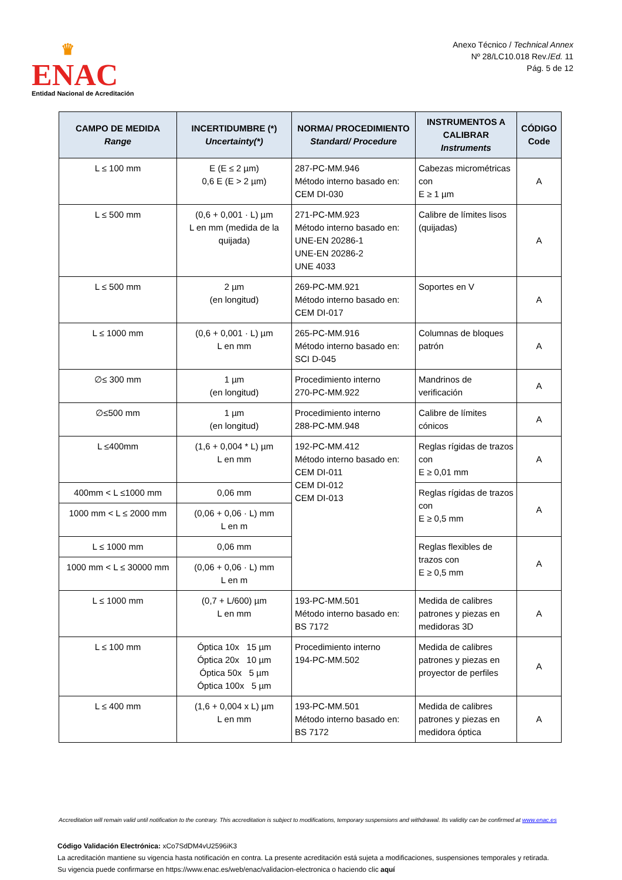♛
ENAC
Entidad Nacional de Acreditación
Anexo Técnico / Technical Annex
Nº 28/LC10.018 Rev./Ed. 11
Pág. 5 de 12
| CAMPO DE MEDIDA Range | INCERTIDUMBRE (*) Uncertainty(*) | NORMA/ PROCEDIMIENTO Standard/ Procedure | INSTRUMENTOS A CALIBRAR Instruments | CÓDIGO Code |
| --- | --- | --- | --- | --- |
| L ≤ 100 mm | E (E ≤ 2 µm) 0,6 E (E > 2 µm) | 287-PC-MM.946 Método interno basado en: CEM DI-030 | Cabezas micrométricas con E ≥ 1 µm | A |
| L ≤ 500 mm | (0,6 + 0,001 · L) µm L en mm (medida de la quijada) | 271-PC-MM.923 Método interno basado en: UNE-EN 20286-1 UNE-EN 20286-2 UNE 4033 | Calibre de límites lisos (quijadas) | A |
| L ≤ 500 mm | 2 µm (en longitud) | 269-PC-MM.921 Método interno basado en: CEM DI-017 | Soportes en V | A |
| L ≤ 1000 mm | (0,6 + 0,001 · L) µm L en mm | 265-PC-MM.916 Método interno basado en: SCI D-045 | Columnas de bloques patrón | A |
| ∅≤ 300 mm | 1 µm (en longitud) | Procedimiento interno 270-PC-MM.922 | Mandrinos de verificación | A |
| ∅≤500 mm | 1 µm (en longitud) | Procedimiento interno 288-PC-MM.948 | Calibre de límites cónicos | A |
| L ≤400mm | (1,6 + 0,004 * L) µm L en mm | 192-PC-MM.412 Método interno basado en: CEM DI-011 CEM DI-012 CEM DI-013 | Reglas rígidas de trazos con E ≥ 0,01 mm | A |
| 400mm < L ≤1000 mm | 0,06 mm | | Reglas rígidas de trazos con E ≥ 0,5 mm | A |
| 1000 mm < L ≤ 2000 mm | (0,06 + 0,06 · L) mm L en m | | | |
| L ≤ 1000 mm | 0,06 mm | | Reglas flexibles de trazos con E ≥ 0,5 mm | A |
| 1000 mm < L ≤ 30000 mm | (0,06 + 0,06 · L) mm L en m | | | |
| L ≤ 1000 mm | (0,7 + L/600) µm L en mm | 193-PC-MM.501 Método interno basado en: BS 7172 | Medida de calibres patrones y piezas en medidoras 3D | A |
| L ≤ 100 mm | Óptica 10x 15 µm Óptica 20x 10 µm Óptica 50x 5 µm Óptica 100x 5 µm | Procedimiento interno 194-PC-MM.502 | Medida de calibres patrones y piezas en proyector de perfiles | A |
| L ≤ 400 mm | (1,6 + 0,004 x L) µm L en mm | 193-PC-MM.501 Método interno basado en: BS 7172 | Medida de calibres patrones y piezas en medidora óptica | A |
Accreditation will remain valid until notification to the contrary. This accreditation is subject to modifications, temporary suspensions and withdrawal. Its validity can be confirmed at www.enac.es
Código Validación Electrónica: xCo7SdDM4vU2596iK3
La acreditación mantiene su vigencia hasta notificación en contra. La presente acreditación está sujeta a modificaciones, suspensiones temporales y retirada.
Su vigencia puede confirmarse en https://www.enac.es/web/enac/validacion-electronica o haciendo clic aquí